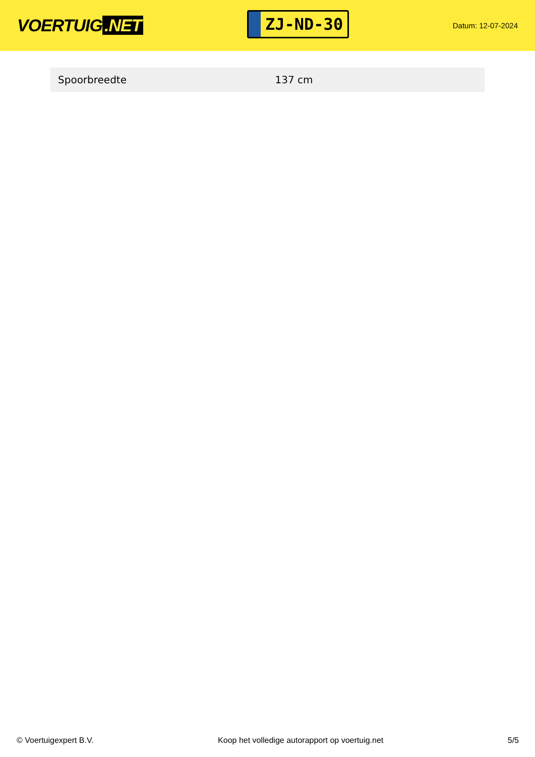VOERTUIG.NET
ZJ-ND-30
Datum: 12-07-2024
| Spoorbreedte | 137 cm |
© Voertuigexpert B.V. Koop het volledige autorapport op voertuig.net 5/5